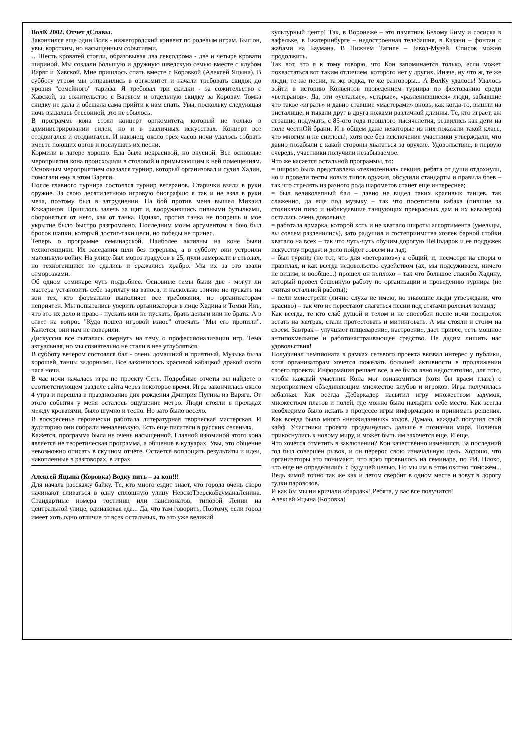ВолК 2002. Отчет дСлавы.
Закончился еще один Волк - нижегородский конвент по ролевым играм. Был он, увы, коротким, но насыщенным событиями.
…Шесть кроватей стояли, образовывая два сексодрома - две и четыре кровати шириной. Мы создали большую и дружную шведскую семью вместе с клубом Варяг и Хавской. Мне пришлось спать вместе с Коровкой (Алексей Яцына). В субботу утром мы отправились в оргкомитет и начали требовать скидок до уровня "семейного" тарифа. Я требовал три скидки - за сожительство с Хавской, за сожительство с Варягом и отдельную скидку за Коровку. Томка скидку не дала и обещала сама прийти к нам спать. Увы, поскольку следующая ночь выдалась бессонной, это не сбылось.
В программе кона стоял концерт оргкомитета, который не только в администрировании силен, но и в различных искусствах. Концерт все отодвигался и отодвигался. И наконец, около трех часов ночи удалось собрать вместе поющих оргов и послушать их песни.
Кормили в лагере хорошо. Еда была некрасивой, но вкусной. Все основные мероприятия кона происходили в столовой и примыкающим к ней помещениям. Основным мероприятием оказался турнир, который организовал и судил Хадин, помогали ему в этом Варяги.
После главного турнира состоялся турнир ветеранов. Старички взяли в руки оружие. За свою десятилетнюю игровую биографию я так и не взял в руки меча, поэтому был в затруднении. На бой против меня вышел Михаил Кожаринов. Пришлось залечь за щит и, вооружившись пивными бутылками, обороняться от него, как от танка. Однако, против танка не попрешь и мое укрытие было быстро разгромлено. Последним моим аргументом в бою был бросок шапки, который достиг-таки цели, но победы не принес.
Теперь о программе семинарской. Наиболее активны на коне были техногенщики. Их заседания шли без перерыва, а в субботу они устроили маленькую войну. На улице был мороз градусов в 25, пули замерзали в стволах, но техногенщики не сдались и сражались храбро. Мы их за это звали отморозками.
Об одном семинаре чуть подробнее. Основные темы были две - могут ли мастера установить себе зарплату из взноса, и насколько этично не пускать на кон тех, кто формально выполняет все требования, но организаторам неприятен. Мы попытались уверить организаторов в лице Хадина и Томки Инь, что это их дело и право - пускать или не пускать, брать деньги или не брать. А в ответ на вопрос "Куда пошел игровой взнос" отвечать "Мы его пропили". Кажется, они нам не поверили.
Дискуссия все пыталась свернуть на тему о профессионализации игр. Тема актуальная, но мы сознательно не стали в нее углубляться.
В субботу вечером состоялся бал - очень домашний и приятный. Музыка была хорошей, танцы задорными. Все закончилось красивой кабацкой дракой около часа ночи.
В час ночи началась игра по проекту Сеть. Подробные отчеты вы найдете в соответствующем разделе сайта через некоторое время. Игра закончилась около 4 утра и перешла в празднование дня рождения Дмитрия Пугина из Варяга. От этого события у меня осталось ощущение метро. Люди стояли в проходах между кроватями, было шумно и тесно. Но зато было весело.
В воскресенье героически работала литературная творческая мастерская. И аудиторию они собрали немаленькую. Есть еще писатели в русских селеньях.
Кажется, программа была не очень насыщенной. Главной изюминой этого кона является не теоретическая программа, а общение в кулуарах. Увы, это общение невозможно описать в скучном отчете. Остается воплощать результаты и идеи, накопленные в разговорах, в играх
Алексей Яцына (Коровка) Водку пить – за кон!!!
Для начала расскажу байку. Те, кто много ездит знает, что города очень скоро начинают сливаться в одну сплошную улицу НевскоТверскоБауманаЛенина. Стандартные номера гостиниц или пансионатов, типовой Ленин на центральной улице, одинаковая еда... Да, что там говорить. Поэтому, если город имеет хоть одно отличие от всех остальных, то это уже великий
культурный центр! Так, в Воронеже – это памятник Белому Биму и сосиска в вафельке, в Екатеринбурге – недостроенная телебашня, в Казани – фонтан с жабами на Баумана. В Нижнем Тагиле – Завод-Музей. Список можно продолжить.
Так вот, это я к тому говорю, что Кон запоминается только, если может похвастаться вот таким отличием, которого нет у других. Иначе, ну что ж, те же люди, те же песни, та же водка, те же разговоры... А ВолКу удалось! Удалось войти в историю Конвентов проведением турнира по фехтованию среди «ветеранов». Да, эти «усталые», «старые», «разленившиеся» люди, забывшие что такое «играть» и давно ставшие «мастерами» вновь, как когда-то, вышли на ристалище, и тыкали друг в друга ножами различной длинны. Те, кто играет, аж страшно подумать, с 85-ого года прошлого тысячелетия, резвились как дети на поле честнОй брани. И в общем даже некоторые из них показали такой класс, что многим и не снилось!, хотя все без исключения участники утверждали, что давно позабыли с какой стороны хвататься за оружие. Удовольствие, в первую очередь, участники получили незабываемое.
Что же касается остальной программы, то:
= широко была представлена «техногенная» секция, ребята от души отдохнули, но и провели тесты новых типов оружия, обсудили стандарты и правила боев – так что стрелять из разного рода шарометов станет еще интереснее;
= был великолепный бал – давно не видел таких красивых танцев, так слаженно, да еще под музыку – так что посетители кабака (пившие за столиками пиво и наблюдавшие танцующих прекрасных дам и их кавалеров) остались очень довольны;
= работала ярмарка, которой хоть и не хватало широты ассортимента (умельцы, вы совсем разленились), зато радушия и гостеприимства хозяек барной стойки хватало на всех – так что чуть-чуть обучим дорогую НеПодарок и ее подружек искусству продаж и дело пойдет совсем на лад;
= был турнир (не тот, что для «ветеранов») а общий, и, несмотря на споры о правилах, и как всегда недовольство судейством (ах, мы подсуживаем, ничего не видим, и вообще...) прошел он неплохо – так что большое спасибо Хадину, который провел бешенную работу по организации и проведению турнира (не считая остальной работы);
= пели менестрели (лично слуха не имею, но знающие люди утверждали, что красиво) – так что не перестают слагаться песни под стягами ролевых команд;
Как всегда, те кто слаб душой и телом и не способен после ночи посиделок встать на завтрак, стали протестовать и митинговать. А мы стояли и стоим на своем. Завтрак – улучшает пищеварение, настроение, дает привес, есть мощное антипохмельное и работонастраивающее средство. Не дадим лишить нас удовольствия!
Полуфинал чемпионата в рамках сетевого проекта вызвал интерес у публики, хотя организаторам хочется пожелать большей активности в продвижении своего проекта. Информация решает все, а ее было явно недостаточно, для того, чтобы каждый участник Кона мог ознакомиться (хотя бы краем глаза) с мероприятием объединяющим множество клубов и игроков. Игра получилась забавная. Как всегда Дебаркадер насытил игру множеством задумок, множеством платов и полей, где можно было находить себе место. Как всегда необходимо было искать в процессе игры информацию и принимать решения. Как всегда было много «неожиданных» ходов. Думаю, каждый получил свой кайф. Участники проекта продвинулись дальше в познании мира. Новички прикоснулись к новому миру, и может быть им захочется еще. И еще.
Что хочется отметить в заключении? Кон качественно изменился. За последний год был совершен рывок, и он перерос свою изначальную цель. Хорошо, что организаторы это понимают, что ярко проявилось на семинаре, по РИ. Плохо, что еще не определились с будущей целью. Но мы им в этом охотно поможем... Ведь зимой точно так же как и летом свербит в одном месте и зовут в дорогу гудки паровозов.
И как бы мы ни кричали «бардак»!,Ребята, у вас все получится!
Алексей Яцына (Коровка)